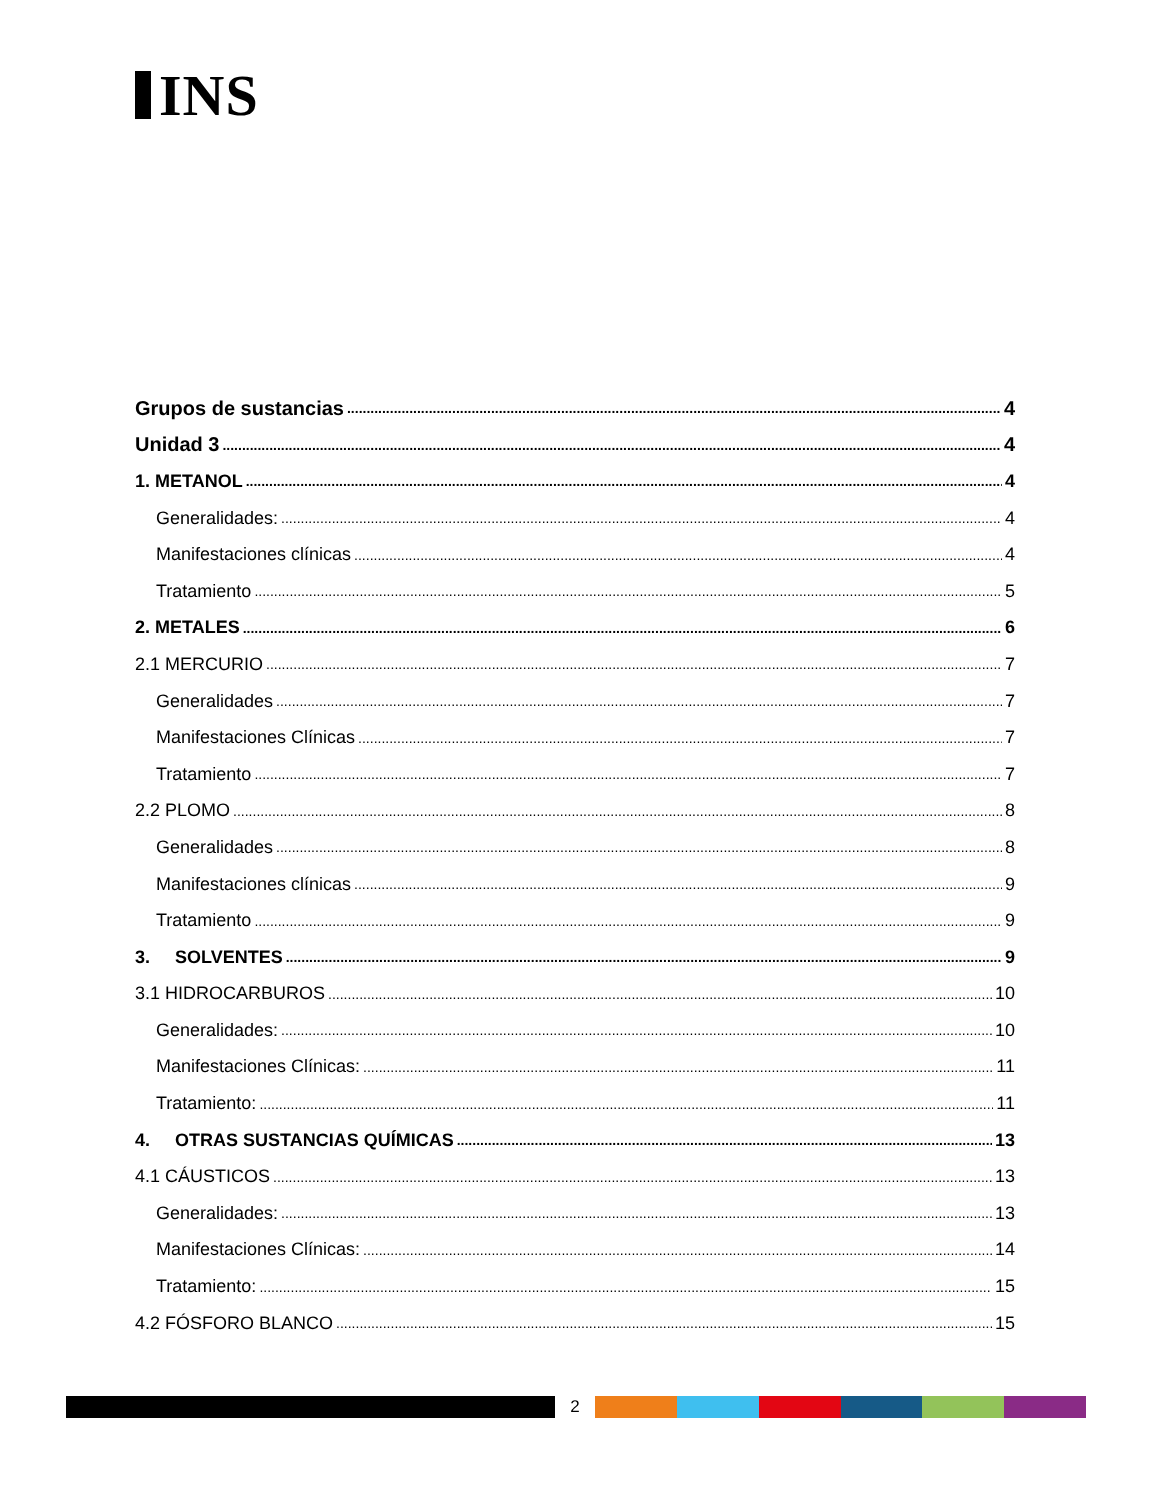INS
Grupos de sustancias 4
Unidad 3 4
1. METANOL 4
Generalidades: 4
Manifestaciones clínicas 4
Tratamiento 5
2. METALES 6
2.1 MERCURIO 7
Generalidades 7
Manifestaciones Clínicas 7
Tratamiento 7
2.2 PLOMO 8
Generalidades 8
Manifestaciones clínicas 9
Tratamiento 9
3. SOLVENTES 9
3.1 HIDROCARBUROS 10
Generalidades: 10
Manifestaciones Clínicas: 11
Tratamiento: 11
4. OTRAS SUSTANCIAS QUÍMICAS 13
4.1 CÁUSTICOS 13
Generalidades: 13
Manifestaciones Clínicas: 14
Tratamiento: 15
4.2 FÓSFORO BLANCO 15
2